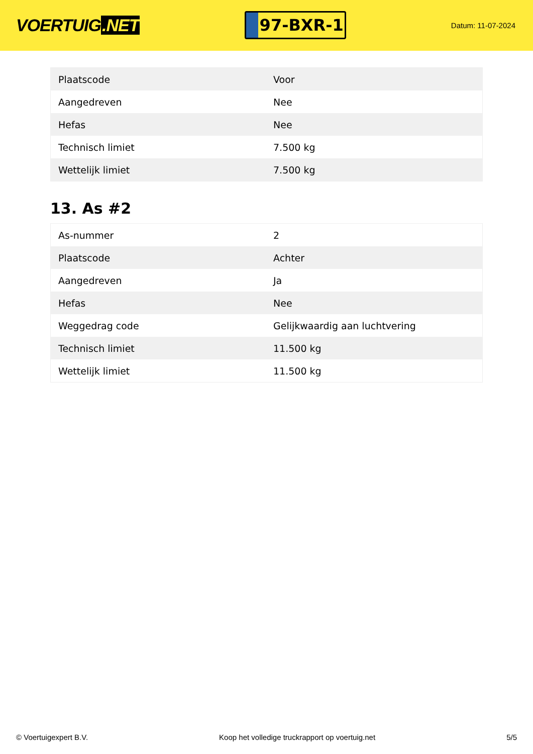VOERTUIG.NET
97-BXR-1
Datum: 11-07-2024
| Plaatscode | Voor |
| Aangedreven | Nee |
| Hefas | Nee |
| Technisch limiet | 7.500 kg |
| Wettelijk limiet | 7.500 kg |
13. As #2
| As-nummer | 2 |
| Plaatscode | Achter |
| Aangedreven | Ja |
| Hefas | Nee |
| Weggedrag code | Gelijkwaardig aan luchtvering |
| Technisch limiet | 11.500 kg |
| Wettelijk limiet | 11.500 kg |
© Voertuigexpert B.V. Koop het volledige truckrapport op voertuig.net 5/5